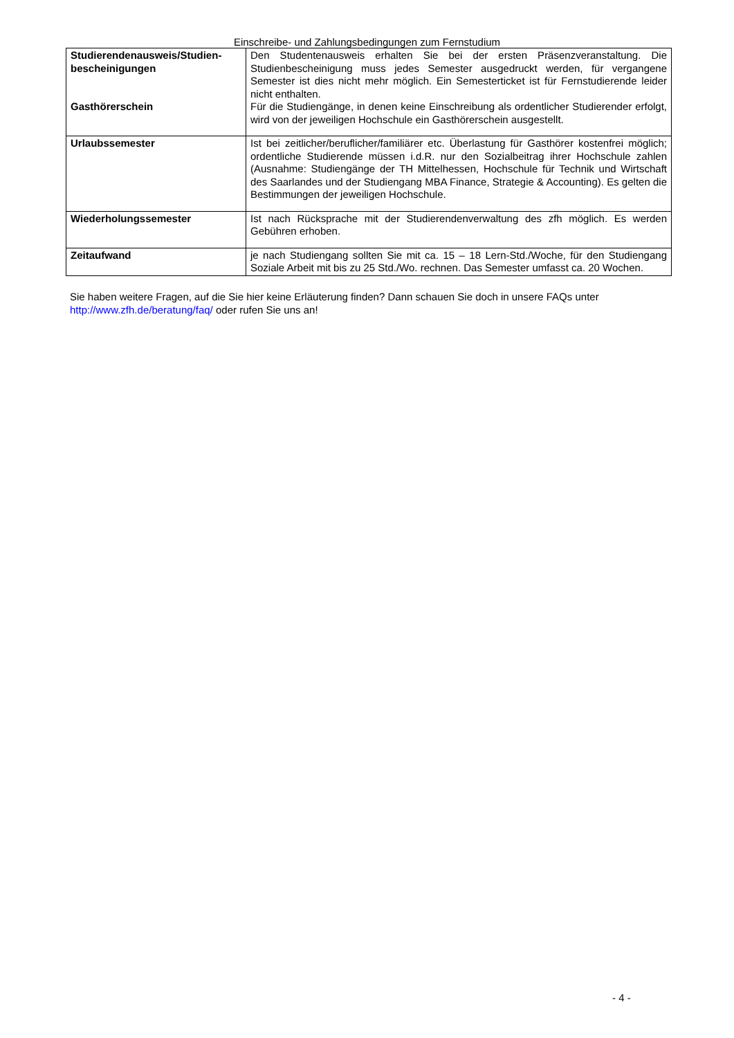Einschreibe- und Zahlungsbedingungen zum Fernstudium
| Studierendenausweis/Studien- bescheinigungen Gasthörerschein | Den Studentenausweis erhalten Sie bei der ersten Präsenzveranstaltung. Die Studienbescheinigung muss jedes Semester ausgedruckt werden, für vergangene Semester ist dies nicht mehr möglich. Ein Semesterticket ist für Fernstudierende leider nicht enthalten. Für die Studiengänge, in denen keine Einschreibung als ordentlicher Studierender erfolgt, wird von der jeweiligen Hochschule ein Gasthörerschein ausgestellt. |
| Urlaubssemester | Ist bei zeitlicher/beruflicher/familiärer etc. Überlastung für Gasthörer kostenfrei möglich; ordentliche Studierende müssen i.d.R. nur den Sozialbeitrag ihrer Hochschule zahlen (Ausnahme: Studiengänge der TH Mittelhessen, Hochschule für Technik und Wirtschaft des Saarlandes und der Studiengang MBA Finance, Strategie & Accounting). Es gelten die Bestimmungen der jeweiligen Hochschule. |
| Wiederholungssemester | Ist nach Rücksprache mit der Studierendenverwaltung des zfh möglich. Es werden Gebühren erhoben. |
| Zeitaufwand | je nach Studiengang sollten Sie mit ca. 15 – 18 Lern-Std./Woche, für den Studiengang Soziale Arbeit mit bis zu 25 Std./Wo. rechnen. Das Semester umfasst ca. 20 Wochen. |
Sie haben weitere Fragen, auf die Sie hier keine Erläuterung finden? Dann schauen Sie doch in unsere FAQs unter http://www.zfh.de/beratung/faq/ oder rufen Sie uns an!
- 4 -